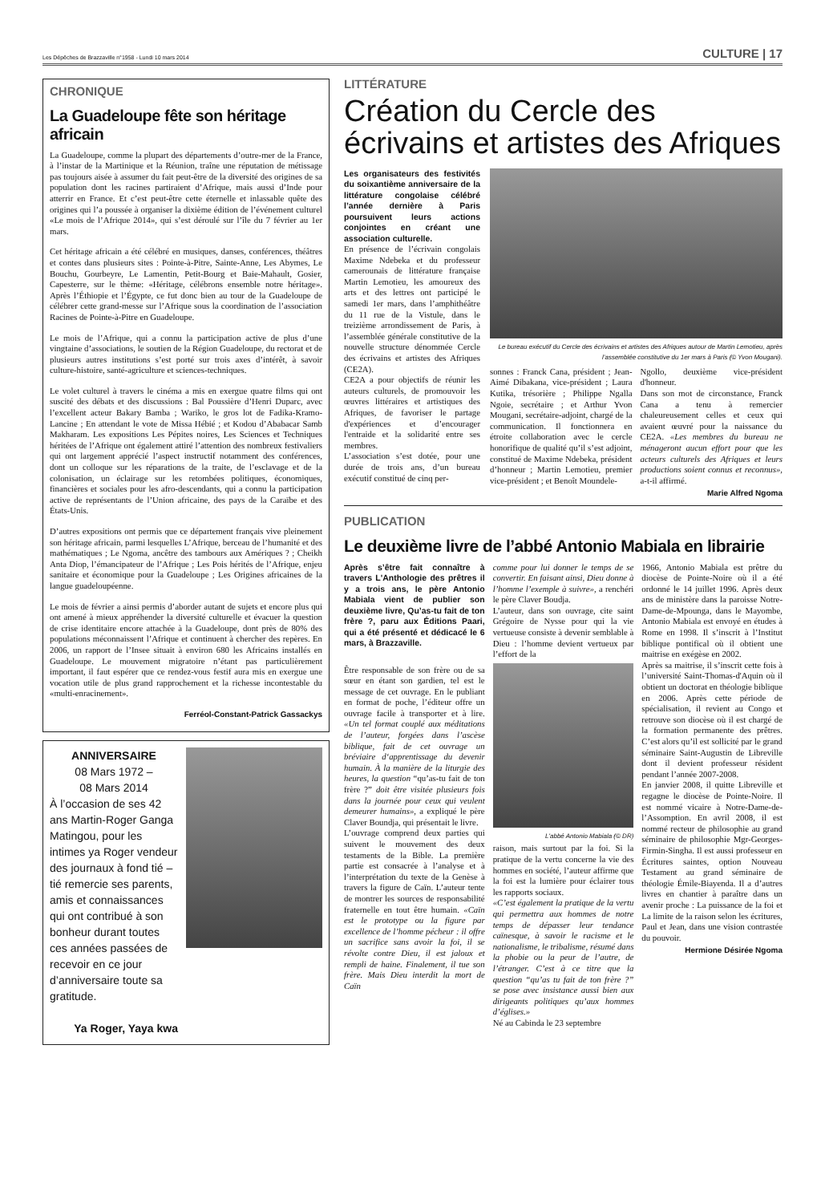Les Dépêches de Brazzaville n°1958 - Lundi 10 mars 2014 CULTURE | 17
CHRONIQUE
La Guadeloupe fête son héritage africain
La Guadeloupe, comme la plupart des départements d’outre-mer de la France, à l’instar de la Martinique et la Réunion, traîne une réputation de métissage pas toujours aisée à assumer du fait peut-être de la diversité des origines de sa population dont les racines partiraient d’Afrique, mais aussi d’Inde pour atterrir en France. Et c’est peut-être cette éternelle et inlassable quête des origines qui l’a poussée à organiser la dixième édition de l’événement culturel «Le mois de l’Afrique 2014», qui s’est déroulé sur l’île du 7 février au 1er mars.
Cet héritage africain a été célébré en musiques, danses, conférences, théâtres et contes dans plusieurs sites : Pointe-à-Pitre, Sainte-Anne, Les Abymes, Le Bouchu, Gourbeyre, Le Lamentin, Petit-Bourg et Baie-Mahault, Gosier, Capesterre, sur le thème: «Héritage, célébrons ensemble notre héritage». Après l’Éthiopie et l’Égypte, ce fut donc bien au tour de la Guadeloupe de célébrer cette grand-messe sur l’Afrique sous la coordination de l’association Racines de Pointe-à-Pitre en Guadeloupe.
Le mois de l’Afrique, qui a connu la participation active de plus d’une vingtaine d’associations, le soutien de la Région Guadeloupe, du rectorat et de plusieurs autres institutions s’est porté sur trois axes d’intérêt, à savoir culture-histoire, santé-agriculture et sciences-techniques.
Le volet culturel à travers le cinéma a mis en exergue quatre films qui ont suscité des débats et des discussions : Bal Poussière d’Henri Duparc, avec l’excellent acteur Bakary Bamba ; Wariko, le gros lot de Fadika-Kramo-Lancine ; En attendant le vote de Missa Hébié ; et Kodou d’Ababacar Samb Makharam. Les expositions Les Pépites noires, Les Sciences et Techniques héritées de l’Afrique ont également attiré l’attention des nombreux festivaliers qui ont largement apprécié l’aspect instructif notamment des conférences, dont un colloque sur les réparations de la traite, de l’esclavage et de la colonisation, un éclairage sur les retombées politiques, économiques, financières et sociales pour les afro-descendants, qui a connu la participation active de représentants de l’Union africaine, des pays de la Caraïbe et des États-Unis.
D’autres expositions ont permis que ce département français vive pleinement son héritage africain, parmi lesquelles L’Afrique, berceau de l’humanité et des mathématiques ; Le Ngoma, ancêtre des tambours aux Amériques ? ; Cheikh Anta Diop, l’émancipateur de l’Afrique ; Les Pois hérités de l’Afrique, enjeu sanitaire et économique pour la Guadeloupe ; Les Origines africaines de la langue guadeloupéenne.
Le mois de février a ainsi permis d’aborder autant de sujets et encore plus qui ont amené à mieux appréhender la diversité culturelle et évacuer la question de crise identitaire encore attachée à la Guadeloupe, dont près de 80% des populations méconnaissent l’Afrique et continuent à chercher des repères. En 2006, un rapport de l’Insee situait à environ 680 les Africains installés en Guadeloupe. Le mouvement migratoire n’étant pas particulièrement important, il faut espérer que ce rendez-vous festif aura mis en exergue une vocation utile de plus grand rapprochement et la richesse incontestable du «multi-enracinement».
Ferréol-Constant-Patrick Gassackys
ANNIVERSAIRE
08 Mars 1972 –
08 Mars 2014
À l’occasion de ses 42 ans Martin-Roger Ganga Matingou, pour les intimes ya Roger vendeur des journaux à fond tié – tié remercie ses parents, amis et connaissances qui ont contribué à son bonheur durant toutes ces années passées de recevoir en ce jour d’anniversaire toute sa gratitude.
Ya Roger, Yaya kwa
LITTÉRATURE
Création du Cercle des écrivains et artistes des Afriques
Les organisateurs des festivités du soixantième anniversaire de la littérature congolaise célébré l’année dernière à Paris poursuivent leurs actions conjointes en créant une association culturelle.
En présence de l’écrivain congolais Maxime Ndebeka et du professeur camerounais de littérature française Martin Lemotieu, les amoureux des arts et des lettres ont participé le samedi 1er mars, dans l’amphithéâtre du 11 rue de la Vistule, dans le treizième arrondissement de Paris, à l’assemblée générale constitutive de la nouvelle structure dénommée Cercle des écrivains et artistes des Afriques (CE2A).
CE2A a pour objectifs de réunir les auteurs culturels, de promouvoir les œuvres littéraires et artistiques des Afriques, de favoriser le partage d'expériences et d’encourager l'entraide et la solidarité entre ses membres.
L’association s’est dotée, pour une durée de trois ans, d’un bureau exécutif constitué de cinq per-
Le bureau exécutif du Cercle des écrivains et artistes des Afriques autour de Martin Lemotieu, après l’assemblée constitutive du 1er mars à Paris (© Yvon Mougani).
sonnes : Franck Cana, président ; Jean-Aimé Dibakana, vice-président ; Laura Kutika, trésorière ; Philippe Ngalla Ngoie, secrétaire ; et Arthur Yvon Mougani, secrétaire-adjoint, chargé de la communication. Il fonctionnera en étroite collaboration avec le cercle honorifique de qualité qu’il s’est adjoint, constitué de Maxime Ndebeka, président d’honneur ; Martin Lemotieu, premier vice-président ; et Benoît Moundele-
Ngollo, deuxième vice-président d'honneur.
Dans son mot de circonstance, Franck Cana a tenu à remercier chaleureusement celles et ceux qui avaient œuvré pour la naissance du CE2A. «Les membres du bureau ne ménageront aucun effort pour que les acteurs culturels des Afriques et leurs productions soient connus et reconnus», a-t-il affirmé.
Marie Alfred Ngoma
PUBLICATION
Le deuxième livre de l’abbé Antonio Mabiala en librairie
Après s’être fait connaître à travers L'Anthologie des prêtres il y a trois ans, le père Antonio Mabiala vient de publier son deuxième livre, Qu’as-tu fait de ton frère ?, paru aux Éditions Paari, qui a été présenté et dédicacé le 6 mars, à Brazzaville.
Être responsable de son frère ou de sa sœur en étant son gardien, tel est le message de cet ouvrage. En le publiant en format de poche, l’éditeur offre un ouvrage facile à transporter et à lire. «Un tel format couplé aux méditations de l’auteur, forgées dans l’ascèse biblique, fait de cet ouvrage un bréviaire d‘apprentissage du devenir humain. À la manière de la liturgie des heures, la question “qu’as-tu fait de ton frère ?” doit être visitée plusieurs fois dans la journée pour ceux qui veulent demeurer humains», a expliqué le père Claver Boundja, qui présentait le livre.
L’ouvrage comprend deux parties qui suivent le mouvement des deux testaments de la Bible. La première partie est consacrée à l’analyse et à l’interprétation du texte de la Genèse à travers la figure de Caïn. L’auteur tente de montrer les sources de responsabilité fraternelle en tout être humain. «Caïn est le prototype ou la figure par excellence de l’homme pécheur : il offre un sacrifice sans avoir la foi, il se révolte contre Dieu, il est jaloux et rempli de haine. Finalement, il tue son frère. Mais Dieu interdit la mort de Caïn
comme pour lui donner le temps de se convertir. En faisant ainsi, Dieu donne à l’homme l’exemple à suivre», a renchéri le père Claver Boudja.
L’auteur, dans son ouvrage, cite saint Grégoire de Nysse pour qui la vie vertueuse consiste à devenir semblable à Dieu : l’homme devient vertueux par l’effort de la
L'abbé Antonio Mabiala (© DR)
raison, mais surtout par la foi. Si la pratique de la vertu concerne la vie des hommes en société, l’auteur affirme que la foi est la lumière pour éclairer tous les rapports sociaux.
«C’est également la pratique de la vertu qui permettra aux hommes de notre temps de dépasser leur tendance caïnesque, à savoir le racisme et le nationalisme, le tribalisme, résumé dans la phobie ou la peur de l’autre, de l’étranger. C’est à ce titre que la question “qu’as tu fait de ton frère ?” se pose avec insistance aussi bien aux dirigeants politiques qu’aux hommes d’églises.»
Né au Cabinda le 23 septembre
1966, Antonio Mabiala est prêtre du diocèse de Pointe-Noire où il a été ordonné le 14 juillet 1996. Après deux ans de ministère dans la paroisse Notre-Dame-de-Mpounga, dans le Mayombe, Antonio Mabiala est envoyé en études à Rome en 1998. Il s’inscrit à l’Institut biblique pontifical où il obtient une maitrise en exégèse en 2002.
Après sa maitrise, il s’inscrit cette fois à l’université Saint-Thomas-d'Aquin où il obtient un doctorat en théologie biblique en 2006. Après cette période de spécialisation, il revient au Congo et retrouve son diocèse où il est chargé de la formation permanente des prêtres. C’est alors qu’il est sollicité par le grand séminaire Saint-Augustin de Libreville dont il devient professeur résident pendant l’année 2007-2008.
En janvier 2008, il quitte Libreville et regagne le diocèse de Pointe-Noire. Il est nommé vicaire à Notre-Dame-de-l’Assomption. En avril 2008, il est nommé recteur de philosophie au grand séminaire de philosophie Mgr-Georges-Firmin-Singha. Il est aussi professeur en Écritures saintes, option Nouveau Testament au grand séminaire de théologie Émile-Biayenda. Il a d’autres livres en chantier à paraître dans un avenir proche : La puissance de la foi et La limite de la raison selon les écritures, Paul et Jean, dans une vision contrastée du pouvoir.
Hermione Désirée Ngoma